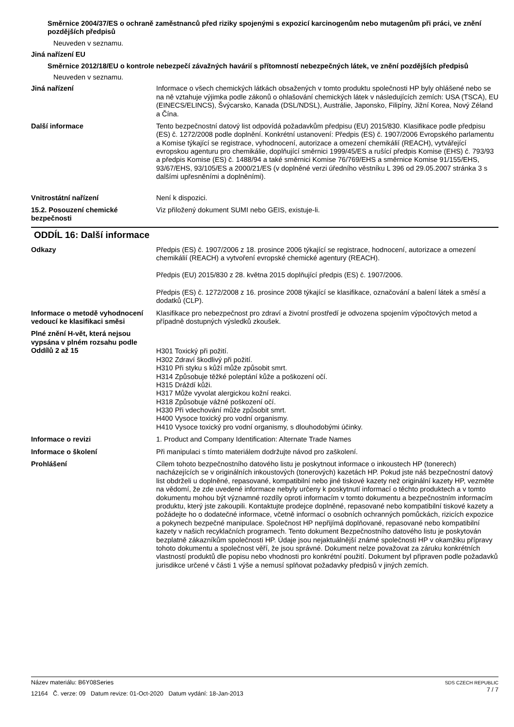Směrnice 2004/37/ES o ochraně zaměstnanců před riziky spojenými s expozicí karcinogenům nebo mutagenům při práci, ve znění pozdějších předpisů
Neuveden v seznamu.
Jiná nařízení EU
Směrnice 2012/18/EU o kontrole nebezpečí závažných havárií s přítomností nebezpečných látek, ve znění pozdějších předpisů
Neuveden v seznamu.
Jiná nařízení Informace o všech chemických látkách obsažených v tomto produktu společnosti HP byly ohlášené nebo se na ně vztahuje výjimka podle zákonů o ohlašování chemických látek v následujících zemích: USA (TSCA), EU (EINECS/ELINCS), Švýcarsko, Kanada (DSL/NDSL), Austrálie, Japonsko, Filipíny, Jižní Korea, Nový Zéland a Čína.
Další informace Tento bezpečnostní datový list odpovídá požadavkům předpisu (EU) 2015/830. Klasifikace podle předpisu (ES) č. 1272/2008 podle doplnění. Konkrétní ustanovení: Předpis (ES) č. 1907/2006 Evropského parlamentu a Komise týkající se registrace, vyhodnocení, autorizace a omezení chemikálií (REACH), vytvářející evropskou agenturu pro chemikálie, doplňující směrnici 1999/45/ES a rušící předpis Komise (EHS) č. 793/93 a předpis Komise (ES) č. 1488/94 a také směrnici Komise 76/769/EHS a směrnice Komise 91/155/EHS, 93/67/EHS, 93/105/ES a 2000/21/ES (v doplněné verzi úředního věstníku L 396 od 29.05.2007 stránka 3 s dalšími upřesněními a doplněními).
Vnitrostátní nařízení Není k dispozici.
15.2. Posouzení chemické bezpečnosti
Viz přiložený dokument SUMI nebo GEIS, existuje-li.
ODDÍL 16: Další informace
Odkazy Předpis (ES) č. 1907/2006 z 18. prosince 2006 týkající se registrace, hodnocení, autorizace a omezení chemikálií (REACH) a vytvoření evropské chemické agentury (REACH).
Předpis (EU) 2015/830 z 28. května 2015 doplňující předpis (ES) č. 1907/2006.
Předpis (ES) č. 1272/2008 z 16. prosince 2008 týkající se klasifikace, označování a balení látek a směsí a dodatků (CLP).
Informace o metodě vyhodnocení vedoucí ke klasifikaci směsi
Klasifikace pro nebezpečnost pro zdraví a životní prostředí je odvozena spojením výpočtových metod a případně dostupných výsledků zkoušek.
Plné znění H-vět, která nejsou vypsána v plném rozsahu podle Oddílů 2 až 15
H301 Toxický při požití.
H302 Zdraví škodlivý při požití.
H310 Při styku s kůží může způsobit smrt.
H314 Způsobuje těžké poleptání kůže a poškození očí.
H315 Dráždí kůži.
H317 Může vyvolat alergickou kožní reakci.
H318 Způsobuje vážné poškození očí.
H330 Při vdechování může způsobit smrt.
H400 Vysoce toxický pro vodní organismy.
H410 Vysoce toxický pro vodní organismy, s dlouhodobými účinky.
Informace o revizi 1. Product and Company Identification: Alternate Trade Names
Informace o školení Při manipulaci s tímto materiálem dodržujte návod pro zaškolení.
Prohlášení Cílem tohoto bezpečnostního datového listu je poskytnout informace o inkoustech HP (tonerech) nacházejících se v originálních inkoustových (tonerových) kazetách HP. Pokud jste náš bezpečnostní datový list obdrželi u doplněné, repasované, kompatibilní nebo jiné tiskové kazety než originální kazety HP, vezměte na vědomí, že zde uvedené informace nebyly určeny k poskytnutí informací o těchto produktech a v tomto dokumentu mohou být významné rozdíly oproti informacím v tomto dokumentu a bezpečnostním informacím produktu, který jste zakoupili. Kontaktujte prodejce doplněné, repasované nebo kompatibilní tiskové kazety a požádejte ho o dodatečné informace, včetně informací o osobních ochranných pomůckách, rizicích expozice a pokynech bezpečné manipulace. Společnost HP nepřijímá doplňované, repasované nebo kompatibilní kazety v našich recyklačních programech. Tento dokument Bezpečnostního datového listu je poskytován bezplatně zákazníkům společnosti HP. Údaje jsou nejaktuálnější známé společnosti HP v okamžiku přípravy tohoto dokumentu a společnost věří, že jsou správné. Dokument nelze považovat za záruku konkrétních vlastností produktů dle popisu nebo vhodnosti pro konkrétní použití. Dokument byl připraven podle požadavků jurisdikce určené v části 1 výše a nemusí splňovat požadavky předpisů v jiných zemích.
Název materiálu: B6Y08Series
12164 Č. verze: 09 Datum revize: 01-Oct-2020 Datum vydání: 18-Jan-2013
SDS CZECH REPUBLIC
7 / 7